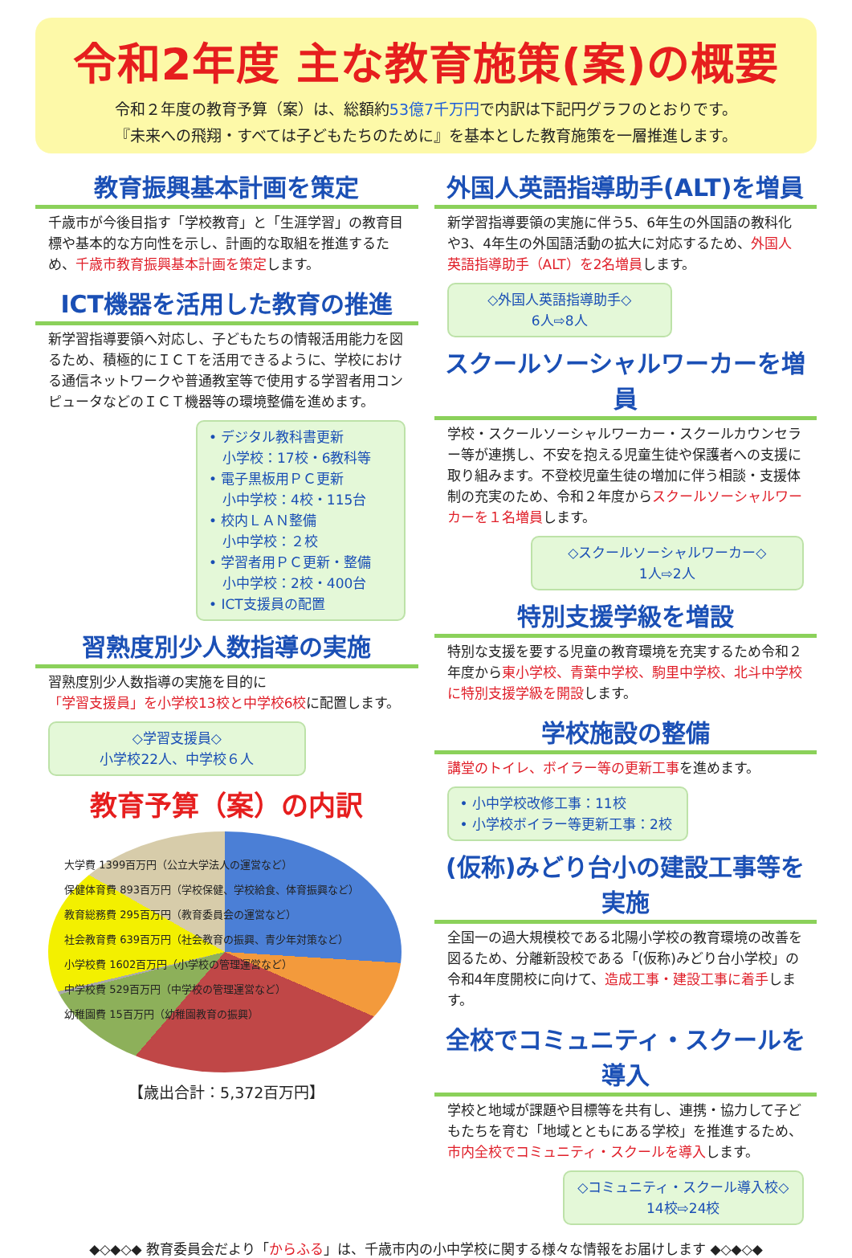令和2年度 主な教育施策(案)の概要
令和２年度の教育予算（案）は、総額約53億7千万円で内訳は下記円グラフのとおりです。
『未来への飛翔・すべては子どもたちのために』を基本とした教育施策を一層推進します。
教育振興基本計画を策定
千歳市が今後目指す「学校教育」と「生涯学習」の教育目標や基本的な方向性を示し、計画的な取組を推進するため、千歳市教育振興基本計画を策定します。
ICT機器を活用した教育の推進
新学習指導要領へ対応し、子どもたちの情報活用能力を図るため、積極的にＩＣＴを活用できるように、学校における通信ネットワークや普通教室等で使用する学習者用コンピュータなどのＩＣＴ機器等の環境整備を進めます。
• デジタル教科書更新
　小学校：17校・6教科等
• 電子黒板用ＰＣ更新
　小中学校：4校・115台
• 校内ＬＡＮ整備
　小中学校：２校
• 学習者用ＰＣ更新・整備
　小中学校：2校・400台
• ICT支援員の配置
習熟度別少人数指導の実施
習熟度別少人数指導の実施を目的に
「学習支援員」を小学校13校と中学校6校に配置します。
◇学習支援員◇
小学校22人、中学校６人
教育予算（案）の内訳
大学費 1399百万円（公立大学法人の運営など）
保健体育費 893百万円（学校保健、学校給食、体育振興など）
教育総務費 295百万円（教育委員会の運営など）
社会教育費 639百万円（社会教育の振興、青少年対策など）
小学校費 1602百万円（小学校の管理運営など）
中学校費 529百万円（中学校の管理運営など）
幼稚園費 15百万円（幼稚園教育の振興）
【歳出合計：5,372百万円】
外国人英語指導助手(ALT)を増員
新学習指導要領の実施に伴う5、6年生の外国語の教科化や3、4年生の外国語活動の拡大に対応するため、外国人英語指導助手（ALT）を2名増員します。
◇外国人英語指導助手◇
6人⇨8人
スクールソーシャルワーカーを増員
学校・スクールソーシャルワーカー・スクールカウンセラー等が連携し、不安を抱える児童生徒や保護者への支援に取り組みます。不登校児童生徒の増加に伴う相談・支援体制の充実のため、令和２年度からスクールソーシャルワーカーを１名増員します。
◇スクールソーシャルワーカー◇
1人⇨2人
特別支援学級を増設
特別な支援を要する児童の教育環境を充実するため令和２年度から東小学校、青葉中学校、駒里中学校、北斗中学校に特別支援学級を開設します。
学校施設の整備
講堂のトイレ、ボイラー等の更新工事を進めます。
• 小中学校改修工事：11校
• 小学校ボイラー等更新工事：2校
(仮称)みどり台小の建設工事等を実施
全国一の過大規模校である北陽小学校の教育環境の改善を図るため、分離新設校である「(仮称)みどり台小学校」の令和4年度開校に向けて、造成工事・建設工事に着手します。
全校でコミュニティ・スクールを導入
学校と地域が課題や目標等を共有し、連携・協力して子どもたちを育む「地域とともにある学校」を推進するため、市内全校でコミュニティ・スクールを導入します。
◇コミュニティ・スクール導入校◇
14校⇨24校
◆◇◆◇◆ 教育委員会だより「からふる」は、千歳市内の小中学校に関する様々な情報をお届けします ◆◇◆◇◆